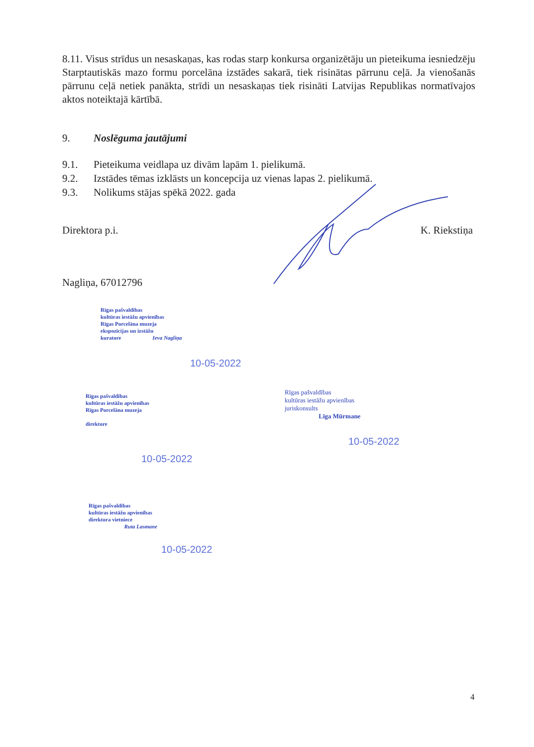8.11. Visus strīdus un nesaskaņas, kas rodas starp konkursa organizētāju un pieteikuma iesniedzēju Starptautiskās mazo formu porcelāna izstādes sakarā, tiek risinātas pārrunu ceļā. Ja vienošanās pārrunu ceļā netiek panākta, strīdi un nesaskaņas tiek risināti Latvijas Republikas normatīvajos aktos noteiktajā kārtībā.
9. Noslēguma jautājumi
9.1. Pieteikuma veidlapa uz divām lapām 1. pielikumā.
9.2. Izstādes tēmas izklāsts un koncepcija uz vienas lapas 2. pielikumā.
9.3. Nolikums stājas spēkā 2022. gada
Direktora p.i. K. Riekstiņa
Nagliņa, 67012796
Rīgas pašvaldības
kultūras iestāžu apvienības
Rīgas Porcelāna muzeja
ekspozīcijas un izstāžu
kuratore Ieva Nagliņa
10-05-2022
Rīgas pašvaldības
kultūras iestāžu apvienības
Rīgas Porcelāna muzeja
direktore
10-05-2022
Rīgas pašvaldības
kultūras iestāžu apvienības
juriskonsults
Līga Mūrmane
10-05-2022
Rīgas pašvaldības
kultūras iestāžu apvienības
direktora vietniece
Ruta Lasmane
10-05-2022
4